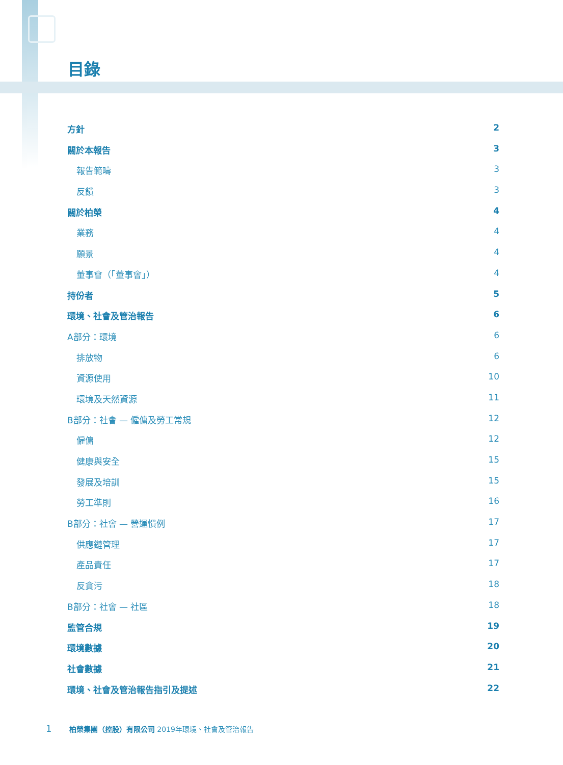目錄
方針 2
關於本報告 3
報告範疇 3
反饋 3
關於柏榮 4
業務 4
願景 4
董事會（「董事會」） 4
持份者 5
環境、社會及管治報告 6
A部分：環境 6
排放物 6
資源使用 10
環境及天然資源 11
B部分：社會 — 僱傭及勞工常規 12
僱傭 12
健康與安全 15
發展及培訓 15
勞工準則 16
B部分：社會 — 營運慣例 17
供應鏈管理 17
產品責任 17
反貪污 18
B部分：社會 — 社區 18
監管合規 19
環境數據 20
社會數據 21
環境、社會及管治報告指引及提述 22
1 柏榮集團（控股）有限公司 2019年環境、社會及管治報告